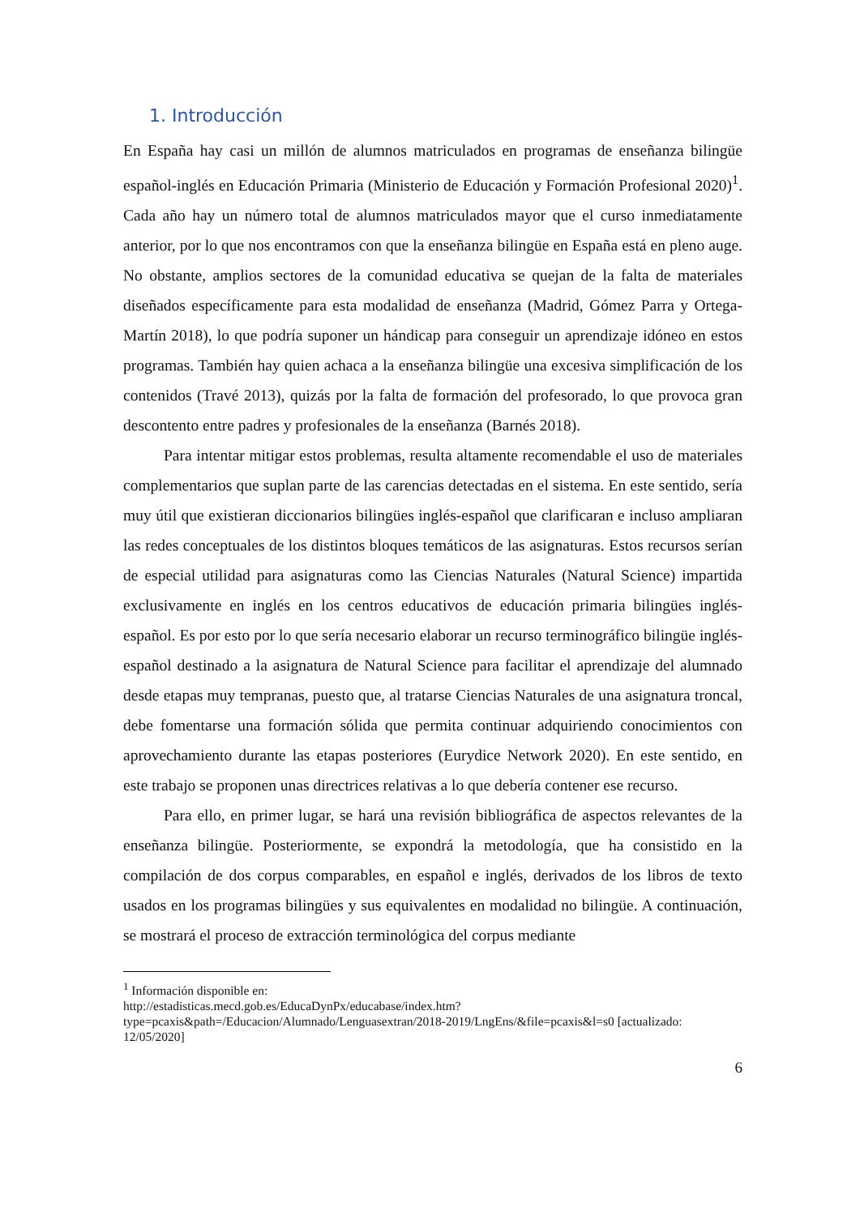1. Introducción
En España hay casi un millón de alumnos matriculados en programas de enseñanza bilingüe español-inglés en Educación Primaria (Ministerio de Educación y Formación Profesional 2020)<sup>1</sup>. Cada año hay un número total de alumnos matriculados mayor que el curso inmediatamente anterior, por lo que nos encontramos con que la enseñanza bilingüe en España está en pleno auge. No obstante, amplios sectores de la comunidad educativa se quejan de la falta de materiales diseñados específicamente para esta modalidad de enseñanza (Madrid, Gómez Parra y Ortega-Martín 2018), lo que podría suponer un hándicap para conseguir un aprendizaje idóneo en estos programas. También hay quien achaca a la enseñanza bilingüe una excesiva simplificación de los contenidos (Travé 2013), quizás por la falta de formación del profesorado, lo que provoca gran descontento entre padres y profesionales de la enseñanza (Barnés 2018).
Para intentar mitigar estos problemas, resulta altamente recomendable el uso de materiales complementarios que suplan parte de las carencias detectadas en el sistema. En este sentido, sería muy útil que existieran diccionarios bilingües inglés-español que clarificaran e incluso ampliaran las redes conceptuales de los distintos bloques temáticos de las asignaturas. Estos recursos serían de especial utilidad para asignaturas como las Ciencias Naturales (Natural Science) impartida exclusivamente en inglés en los centros educativos de educación primaria bilingües inglés-español. Es por esto por lo que sería necesario elaborar un recurso terminográfico bilingüe inglés-español destinado a la asignatura de Natural Science para facilitar el aprendizaje del alumnado desde etapas muy tempranas, puesto que, al tratarse Ciencias Naturales de una asignatura troncal, debe fomentarse una formación sólida que permita continuar adquiriendo conocimientos con aprovechamiento durante las etapas posteriores (Eurydice Network 2020). En este sentido, en este trabajo se proponen unas directrices relativas a lo que debería contener ese recurso.
Para ello, en primer lugar, se hará una revisión bibliográfica de aspectos relevantes de la enseñanza bilingüe. Posteriormente, se expondrá la metodología, que ha consistido en la compilación de dos corpus comparables, en español e inglés, derivados de los libros de texto usados en los programas bilingües y sus equivalentes en modalidad no bilingüe. A continuación, se mostrará el proceso de extracción terminológica del corpus mediante
<sup>1</sup> Información disponible en:
http://estadisticas.mecd.gob.es/EducaDynPx/educabase/index.htm?type=pcaxis&path=/Educacion/Alumnado/Lenguasextran/2018-2019/LngEns/&file=pcaxis&l=s0 [actualizado: 12/05/2020]
6